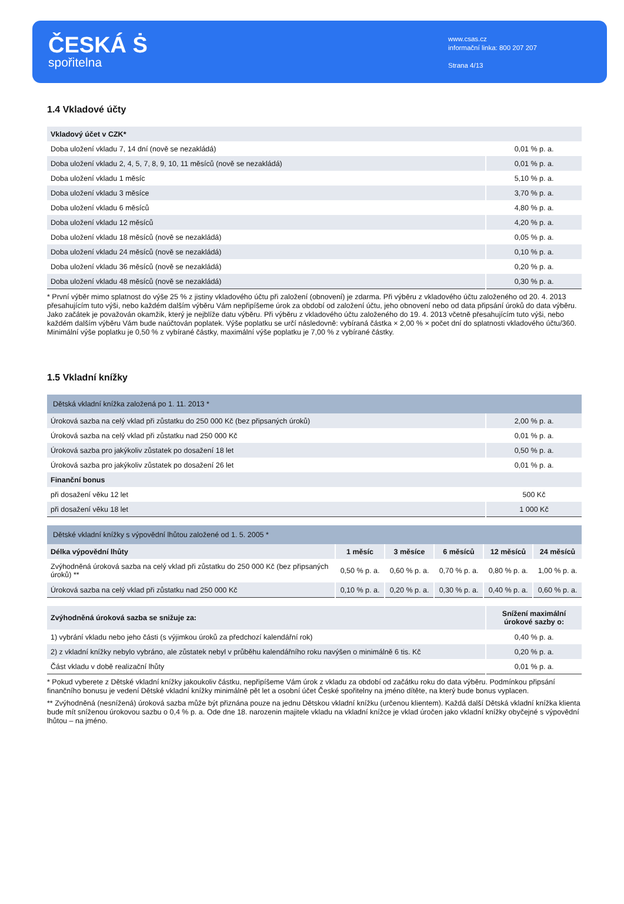ČESKÁ Ṡ
spořitelna
www.csas.cz
informační linka: 800 207 207
Strana 4/13
1.4 Vkladové účty
| Vkladový účet v CZK* | |
| --- | --- |
| Doba uložení vkladu 7, 14 dní (nově se nezakládá) | 0,01 % p. a. |
| Doba uložení vkladu 2, 4, 5, 7, 8, 9, 10, 11 měsíců (nově se nezakládá) | 0,01 % p. a. |
| Doba uložení vkladu 1 měsíc | 5,10 % p. a. |
| Doba uložení vkladu 3 měsíce | 3,70 % p. a. |
| Doba uložení vkladu 6 měsíců | 4,80 % p. a. |
| Doba uložení vkladu 12 měsíců | 4,20 % p. a. |
| Doba uložení vkladu 18 měsíců (nově se nezakládá) | 0,05 % p. a. |
| Doba uložení vkladu 24 měsíců (nově se nezakládá) | 0,10 % p. a. |
| Doba uložení vkladu 36 měsíců (nově se nezakládá) | 0,20 % p. a. |
| Doba uložení vkladu 48 měsíců (nově se nezakládá) | 0,30 % p. a. |
* První výběr mimo splatnost do výše 25 % z jistiny vkladového účtu při založení (obnovení) je zdarma. Při výběru z vkladového účtu založeného od 20. 4. 2013 přesahujícím tuto výši, nebo každém dalším výběru Vám nepřipíšeme úrok za období od založení účtu, jeho obnovení nebo od data připsání úroků do data výběru. Jako začátek je považován okamžik, který je nejblíže datu výběru. Při výběru z vkladového účtu založeného do 19. 4. 2013 včetně přesahujícím tuto výši, nebo každém dalším výběru Vám bude naúčtován poplatek. Výše poplatku se určí následovně: vybíraná částka × 2,00 % × počet dní do splatnosti vkladového účtu/360. Minimální výše poplatku je 0,50 % z vybírané částky, maximální výše poplatku je 7,00 % z vybírané částky.
1.5 Vkladní knížky
| Dětská vkladní knížka založená po 1. 11. 2013 * | |
| Úroková sazba na celý vklad při zůstatku do 250 000 Kč (bez připsaných úroků) | 2,00 % p. a. |
| Úroková sazba na celý vklad při zůstatku nad 250 000 Kč | 0,01 % p. a. |
| Úroková sazba pro jakýkoliv zůstatek po dosažení 18 let | 0,50 % p. a. |
| Úroková sazba pro jakýkoliv zůstatek po dosažení 26 let | 0,01 % p. a. |
| Finanční bonus | |
| při dosažení věku 12 let | 500 Kč |
| při dosažení věku 18 let | 1 000 Kč |
| Dětské vkladní knížky s výpovědní lhůtou založené od 1. 5. 2005 * | | | | | |
| Délka výpovědní lhůty | 1 měsíc | 3 měsíce | 6 měsíců | 12 měsíců | 24 měsíců |
| Zvýhodněná úroková sazba na celý vklad při zůstatku do 250 000 Kč (bez připsaných úroků) ** | 0,50 % p. a. | 0,60 % p. a. | 0,70 % p. a. | 0,80 % p. a. | 1,00 % p. a. |
| Úroková sazba na celý vklad při zůstatku nad 250 000 Kč | 0,10 % p. a. | 0,20 % p. a. | 0,30 % p. a. | 0,40 % p. a. | 0,60 % p. a. |
| Zvýhodněná úroková sazba se snižuje za: | Snížení maximální úrokové sazby o: |
| --- | --- |
| 1) vybrání vkladu nebo jeho části (s výjimkou úroků za předchozí kalendářní rok) | 0,40 % p. a. |
| 2) z vkladní knížky nebylo vybráno, ale zůstatek nebyl v průběhu kalendářního roku navýšen o minimálně 6 tis. Kč | 0,20 % p. a. |
| Část vkladu v době realizační lhůty | 0,01 % p. a. |
* Pokud vyberete z Dětské vkladní knížky jakoukoliv částku, nepřipíšeme Vám úrok z vkladu za období od začátku roku do data výběru. Podmínkou připsání finančního bonusu je vedení Dětské vkladní knížky minimálně pět let a osobní účet České spořitelny na jméno dítěte, na který bude bonus vyplacen.
** Zvýhodněná (nesnížená) úroková sazba může být přiznána pouze na jednu Dětskou vkladní knížku (určenou klientem). Každá další Dětská vkladní knížka klienta bude mít sníženou úrokovou sazbu o 0,4 % p. a. Ode dne 18. narozenin majitele vkladu na vkladní knížce je vklad úročen jako vkladní knížky obyčejné s výpovědní lhůtou – na jméno.